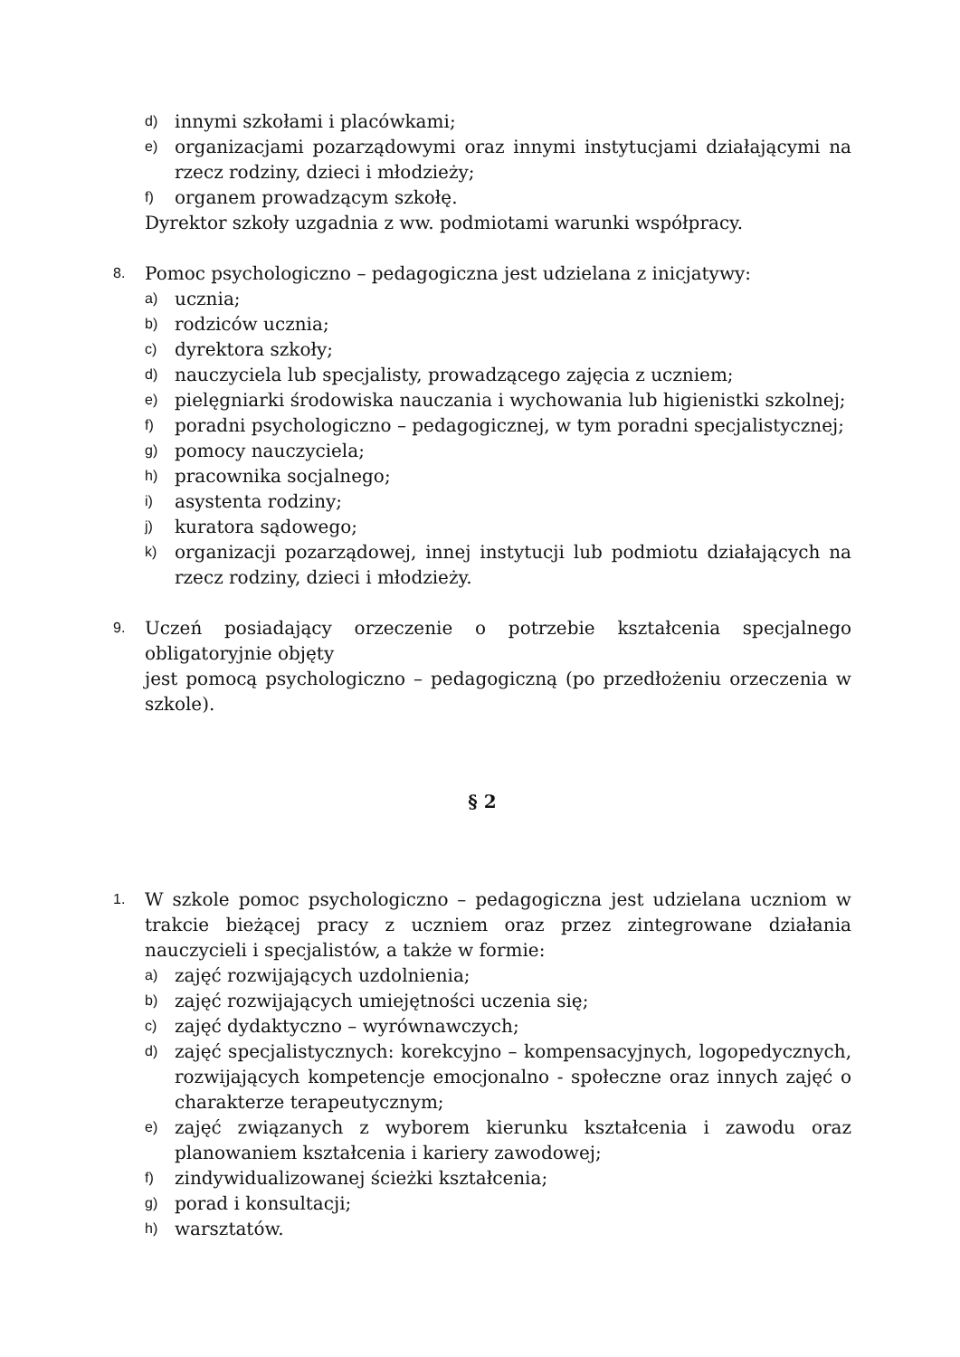d) innymi szkołami i placówkami;
e) organizacjami pozarządowymi oraz innymi instytucjami działającymi na rzecz rodziny, dzieci i młodzieży;
f) organem prowadzącym szkołę.
Dyrektor szkoły uzgadnia z ww. podmiotami warunki współpracy.
8. Pomoc psychologiczno – pedagogiczna jest udzielana z inicjatywy:
a) ucznia;
b) rodziców ucznia;
c) dyrektora szkoły;
d) nauczyciela lub specjalisty, prowadzącego zajęcia z uczniem;
e) pielęgniarki środowiska nauczania i wychowania lub higienistki szkolnej;
f) poradni psychologiczno – pedagogicznej, w tym poradni specjalistycznej;
g) pomocy nauczyciela;
h) pracownika socjalnego;
i) asystenta rodziny;
j) kuratora sądowego;
k) organizacji pozarządowej, innej instytucji lub podmiotu działających na rzecz rodziny, dzieci i młodzieży.
9. Uczeń posiadający orzeczenie o potrzebie kształcenia specjalnego obligatoryjnie objęty
jest pomocą psychologiczno – pedagogiczną (po przedłożeniu orzeczenia w szkole).
§ 2
1. W szkole pomoc psychologiczno – pedagogiczna jest udzielana uczniom w trakcie bieżącej pracy z uczniem oraz przez zintegrowane działania nauczycieli i specjalistów, a także w formie:
a) zajęć rozwijających uzdolnienia;
b) zajęć rozwijających umiejętności uczenia się;
c) zajęć dydaktyczno – wyrównawczych;
d) zajęć specjalistycznych: korekcyjno – kompensacyjnych, logopedycznych, rozwijających kompetencje emocjonalno - społeczne oraz innych zajęć o charakterze terapeutycznym;
e) zajęć związanych z wyborem kierunku kształcenia i zawodu oraz planowaniem kształcenia i kariery zawodowej;
f) zindywidualizowanej ścieżki kształcenia;
g) porad i konsultacji;
h) warsztatów.